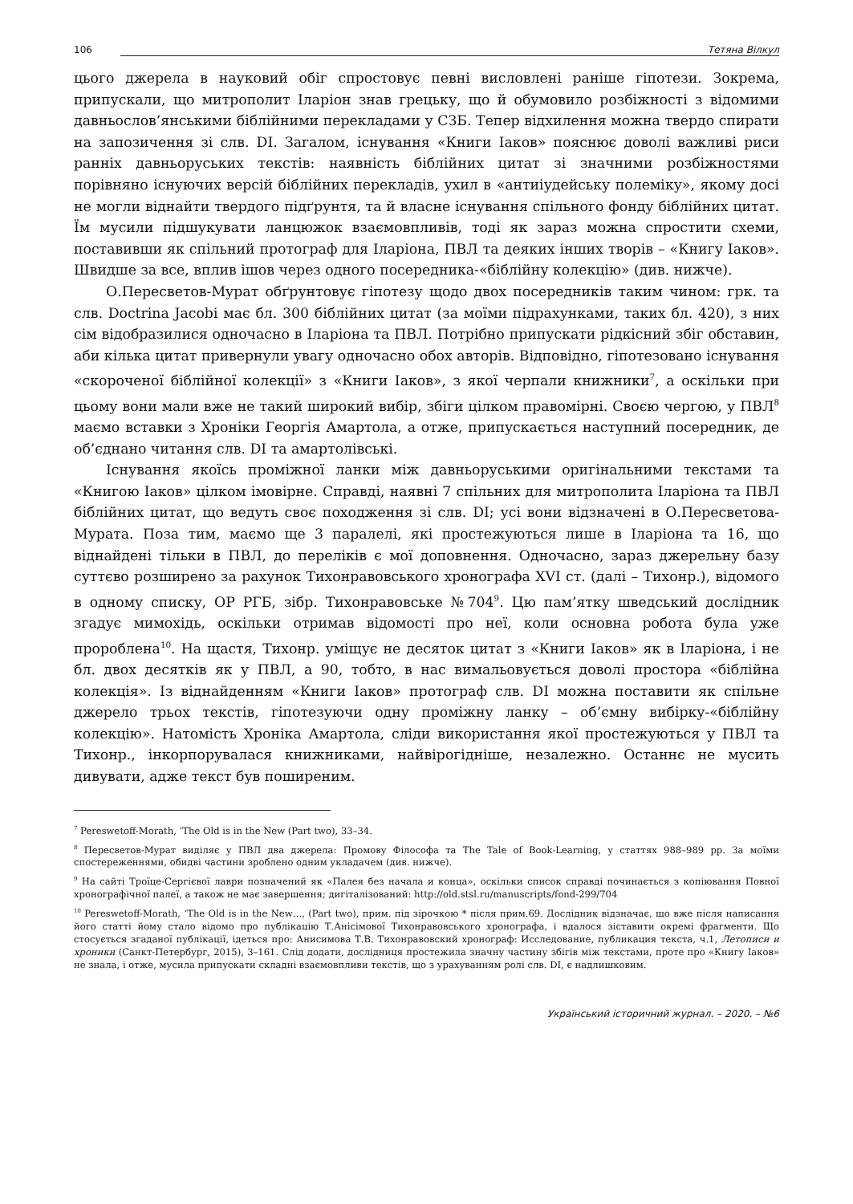106 Тетяна Вілкул
цього джерела в науковий обіг спростовує певні висловлені раніше гіпотези. Зокрема, припускали, що митрополит Іларіон знав грецьку, що й обумовило розбіжності з відомими давньослов’янськими біблійними перекладами у СЗБ. Тепер відхилення можна твердо спирати на запозичення зі слв. DI. Загалом, існування «Книги Іаков» пояснює доволі важливі риси ранніх давньоруських текстів: наявність біблійних цитат зі значними розбіжностями порівняно існуючих версій біблійних перекладів, ухил в «антиіудейську полеміку», якому досі не могли віднайти твердого підґрунтя, та й власне існування спільного фонду біблійних цитат. Їм мусили підшукувати ланцюжок взаємовпливів, тоді як зараз можна спростити схеми, поставивши як спільний протограф для Іларіона, ПВЛ та деяких інших творів – «Книгу Іаков». Швидше за все, вплив ішов через одного посередника-«біблійну колекцію» (див. нижче).
О.Пересветов-Мурат обґрунтовує гіпотезу щодо двох посередників таким чином: грк. та слв. Doctrina Jacobi має бл. 300 біблійних цитат (за моїми підрахунками, таких бл. 420), з них сім відобразилися одночасно в Іларіона та ПВЛ. Потрібно припускати рідкісний збіг обставин, аби кілька цитат привернули увагу одночасно обох авторів. Відповідно, гіпотезовано існування «скороченої біблійної колекції» з «Книги Іаков», з якої черпали книжники<sup>7</sup>, а оскільки при цьому вони мали вже не такий широкий вибір, збіги цілком правомірні. Своєю чергою, у ПВЛ<sup>8</sup> маємо вставки з Хроніки Георгія Амартола, а отже, припускається наступний посередник, де об’єднано читання слв. DI та амартолівські.
Існування якоїсь проміжної ланки між давньоруськими оригінальними текстами та «Книгою Іаков» цілком імовірне. Справді, наявні 7 спільних для митрополита Іларіона та ПВЛ біблійних цитат, що ведуть своє походження зі слв. DI; усі вони відзначені в О.Пересветова-Мурата. Поза тим, маємо ще 3 паралелі, які простежуються лише в Іларіона та 16, що віднайдені тільки в ПВЛ, до переліків є мої доповнення. Одночасно, зараз джерельну базу суттєво розширено за рахунок Тихонравовського хронографа XVI ст. (далі – Тихонр.), відомого в одному списку, ОР РГБ, зібр. Тихонравовське №704<sup>9</sup>. Цю пам’ятку шведський дослідник згадує мимохідь, оскільки отримав відомості про неї, коли основна робота була уже пророблена<sup>10</sup>. На щастя, Тихонр. уміщує не десяток цитат з «Книги Іаков» як в Іларіона, і не бл. двох десятків як у ПВЛ, а 90, тобто, в нас вимальовується доволі простора «біблійна колекція». Із віднайденням «Книги Іаков» протограф слв. DI можна поставити як спільне джерело трьох текстів, гіпотезуючи одну проміжну ланку – об’ємну вибірку-«біблійну колекцію». Натомість Хроніка Амартола, сліди використання якої простежуються у ПВЛ та Тихонр., інкорпорувалася книжниками, найвірогідніше, незалежно. Останнє не мусить дивувати, адже текст був поширеним.
<sup>7</sup> Pereswetoff-Morath, ‘The Old is in the New (Part two), 33–34.
<sup>8</sup> Пересветов-Мурат виділяє у ПВЛ два джерела: Промову Філософа та The Tale of Book-Learning, у статтях 988–989 рр. За моїми спостереженнями, обидві частини зроблено одним укладачем (див. нижче).
<sup>9</sup> На сайті Троїце-Сергієвої лаври позначений як «Палея без начала и конца», оскільки список справді починається з копіювання Повної хронографічної палеї, а також не має завершення; дигіталізований: http://old.stsl.ru/manuscripts/fond-299/704
<sup>10</sup> Pereswetoff-Morath, ‘The Old is in the New…, (Part two), прим. під зірочкою * після прим.69. Дослідник відзначає, що вже після написання його статті йому стало відомо про публікацію Т.Анісімової Тихонравовського хронографа, і вдалося зіставити окремі фрагменти. Що стосується згаданої публікації, ідеться про: Анисимова Т.В. Тихонравовский хронограф: Исследование, публикация текста, ч.1, Летописи и хроники (Санкт-Петербург, 2015), 3–161. Слід додати, дослідниця простежила значну частину збігів між текстами, проте про «Книгу Іаков» не знала, і отже, мусила припускати складні взаємовпливи текстів, що з урахуванням ролі слв. DI, є надлишковим.
Український історичний журнал. – 2020. – №6